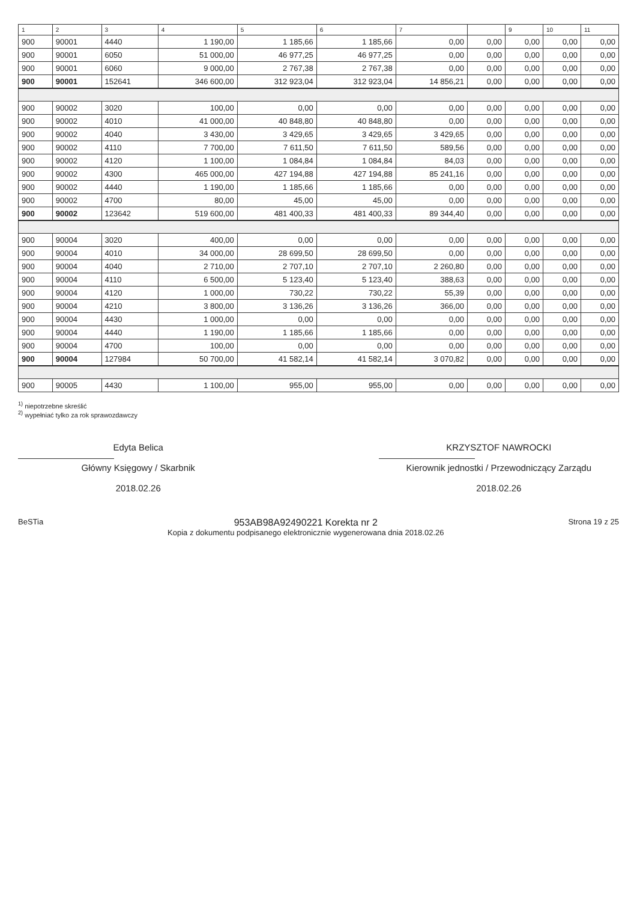| 1 | 2 | 3 | 4 | 5 | 6 | 7 | | 9 | 10 | 11 |
| --- | --- | --- | --- | --- | --- | --- | --- | --- | --- | --- |
| 900 | 90001 | 4440 | 1 190,00 | 1 185,66 | 1 185,66 | 0,00 | 0,00 | 0,00 | 0,00 | 0,00 |
| 900 | 90001 | 6050 | 51 000,00 | 46 977,25 | 46 977,25 | 0,00 | 0,00 | 0,00 | 0,00 | 0,00 |
| 900 | 90001 | 6060 | 9 000,00 | 2 767,38 | 2 767,38 | 0,00 | 0,00 | 0,00 | 0,00 | 0,00 |
| 900 | 90001 | 152641 | 346 600,00 | 312 923,04 | 312 923,04 | 14 856,21 | 0,00 | 0,00 | 0,00 | 0,00 |
| 900 | 90002 | 3020 | 100,00 | 0,00 | 0,00 | 0,00 | 0,00 | 0,00 | 0,00 | 0,00 |
| 900 | 90002 | 4010 | 41 000,00 | 40 848,80 | 40 848,80 | 0,00 | 0,00 | 0,00 | 0,00 | 0,00 |
| 900 | 90002 | 4040 | 3 430,00 | 3 429,65 | 3 429,65 | 3 429,65 | 0,00 | 0,00 | 0,00 | 0,00 |
| 900 | 90002 | 4110 | 7 700,00 | 7 611,50 | 7 611,50 | 589,56 | 0,00 | 0,00 | 0,00 | 0,00 |
| 900 | 90002 | 4120 | 1 100,00 | 1 084,84 | 1 084,84 | 84,03 | 0,00 | 0,00 | 0,00 | 0,00 |
| 900 | 90002 | 4300 | 465 000,00 | 427 194,88 | 427 194,88 | 85 241,16 | 0,00 | 0,00 | 0,00 | 0,00 |
| 900 | 90002 | 4440 | 1 190,00 | 1 185,66 | 1 185,66 | 0,00 | 0,00 | 0,00 | 0,00 | 0,00 |
| 900 | 90002 | 4700 | 80,00 | 45,00 | 45,00 | 0,00 | 0,00 | 0,00 | 0,00 | 0,00 |
| 900 | 90002 | 123642 | 519 600,00 | 481 400,33 | 481 400,33 | 89 344,40 | 0,00 | 0,00 | 0,00 | 0,00 |
| 900 | 90004 | 3020 | 400,00 | 0,00 | 0,00 | 0,00 | 0,00 | 0,00 | 0,00 | 0,00 |
| 900 | 90004 | 4010 | 34 000,00 | 28 699,50 | 28 699,50 | 0,00 | 0,00 | 0,00 | 0,00 | 0,00 |
| 900 | 90004 | 4040 | 2 710,00 | 2 707,10 | 2 707,10 | 2 260,80 | 0,00 | 0,00 | 0,00 | 0,00 |
| 900 | 90004 | 4110 | 6 500,00 | 5 123,40 | 5 123,40 | 388,63 | 0,00 | 0,00 | 0,00 | 0,00 |
| 900 | 90004 | 4120 | 1 000,00 | 730,22 | 730,22 | 55,39 | 0,00 | 0,00 | 0,00 | 0,00 |
| 900 | 90004 | 4210 | 3 800,00 | 3 136,26 | 3 136,26 | 366,00 | 0,00 | 0,00 | 0,00 | 0,00 |
| 900 | 90004 | 4430 | 1 000,00 | 0,00 | 0,00 | 0,00 | 0,00 | 0,00 | 0,00 | 0,00 |
| 900 | 90004 | 4440 | 1 190,00 | 1 185,66 | 1 185,66 | 0,00 | 0,00 | 0,00 | 0,00 | 0,00 |
| 900 | 90004 | 4700 | 100,00 | 0,00 | 0,00 | 0,00 | 0,00 | 0,00 | 0,00 | 0,00 |
| 900 | 90004 | 127984 | 50 700,00 | 41 582,14 | 41 582,14 | 3 070,82 | 0,00 | 0,00 | 0,00 | 0,00 |
| 900 | 90005 | 4430 | 1 100,00 | 955,00 | 955,00 | 0,00 | 0,00 | 0,00 | 0,00 | 0,00 |
<sup>1)</sup> niepotrzebne skreślić
<sup>2)</sup> wypełniać tylko za rok sprawozdawczy
Edyta Belica
Główny Księgowy / Skarbnik
2018.02.26
KRZYSZTOF NAWROCKI
Kierownik jednostki / Przewodniczący Zarządu
2018.02.26
BeSTia
953AB98A92490221 Korekta nr 2
Kopia z dokumentu podpisanego elektronicznie wygenerowana dnia 2018.02.26
Strona 19 z 25